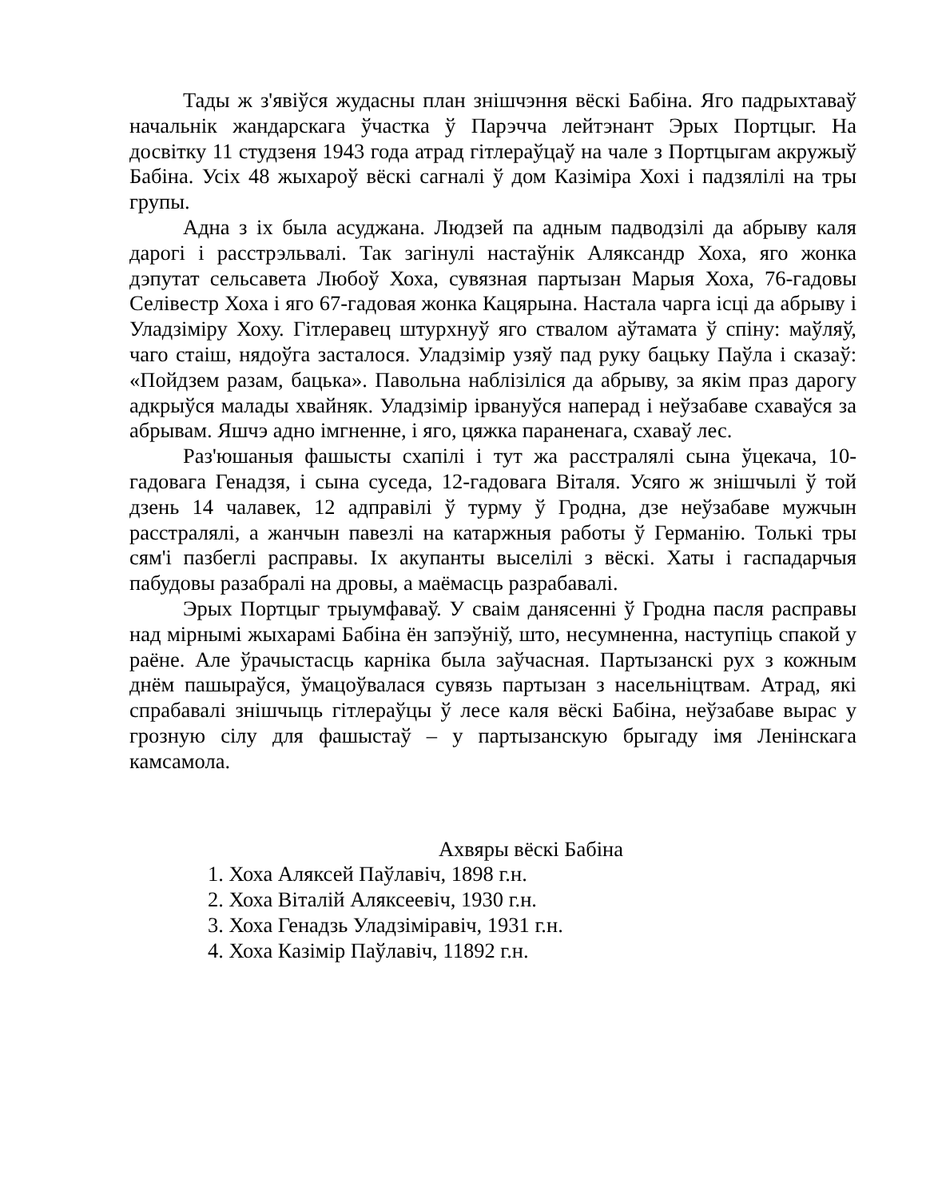Тады ж з'явіўся жудасны план знішчэння вёскі Бабіна. Яго падрыхтаваў начальнік жандарскага ўчастка ў Парэчча лейтэнант Эрых Портцыг. На досвітку 11 студзеня 1943 года атрад гітлераўцаў на чале з Портцыгам акружыў Бабіна. Усіх 48 жыхароў вёскі сагналі ў дом Казіміра Хохі і падзялілі на тры групы.
Адна з іх была асуджана. Людзей па адным падводзілі да абрыву каля дарогі і расстрэльвалі. Так загінулі настаўнік Аляксандр Хоха, яго жонка дэпутат сельсавета Любоў Хоха, сувязная партызан Марыя Хоха, 76-гадовы Селівестр Хоха і яго 67-гадовая жонка Кацярына. Настала чарга ісці да абрыву і Уладзіміру Хоху. Гітлеравец штурхнуў яго ствалом аўтамата ў спіну: маўляў, чаго стаіш, нядоўга засталося. Уладзімір узяў пад руку бацьку Паўла і сказаў: «Пойдзем разам, бацька». Павольна наблізіліся да абрыву, за якім праз дарогу адкрыўся малады хвайняк. Уладзімір ірвануўся наперад і неўзабаве схаваўся за абрывам. Яшчэ адно імгненне, і яго, цяжка параненага, схаваў лес.
Раз'юшаныя фашысты схапілі і тут жа расстралялі сына ўцекача, 10-гадовага Генадзя, і сына суседа, 12-гадовага Віталя. Усяго ж знішчылі ў той дзень 14 чалавек, 12 адправілі ў турму ў Гродна, дзе неўзабаве мужчын расстралялі, а жанчын павезлі на катаржныя работы ў Германію. Толькі тры сям'і пазбеглі расправы. Іх акупанты выселілі з вёскі. Хаты і гаспадарчыя пабудовы разабралі на дровы, а маёмасць разрабавалі.
Эрых Портцыг трыумфаваў. У сваім данясенні ў Гродна пасля расправы над мірнымі жыхарамі Бабіна ён запэўніў, што, несумненна, наступіць спакой у раёне. Але ўрачыстасць карніка была заўчасная. Партызанскі рух з кожным днём пашыраўся, ўмацоўвалася сувязь партызан з насельніцтвам. Атрад, які спрабавалі знішчыць гітлераўцы ў лесе каля вёскі Бабіна, неўзабаве вырас у грозную сілу для фашыстаў – у партызанскую брыгаду імя Ленінскага камсамола.
Ахвяры вёскі Бабіна
1. Хоха Аляксей Паўлавіч, 1898 г.н.
2. Хоха Віталій Аляксеевіч, 1930 г.н.
3. Хоха Генадзь Уладзіміравіч, 1931 г.н.
4. Хоха Казімір Паўлавіч, 11892 г.н.